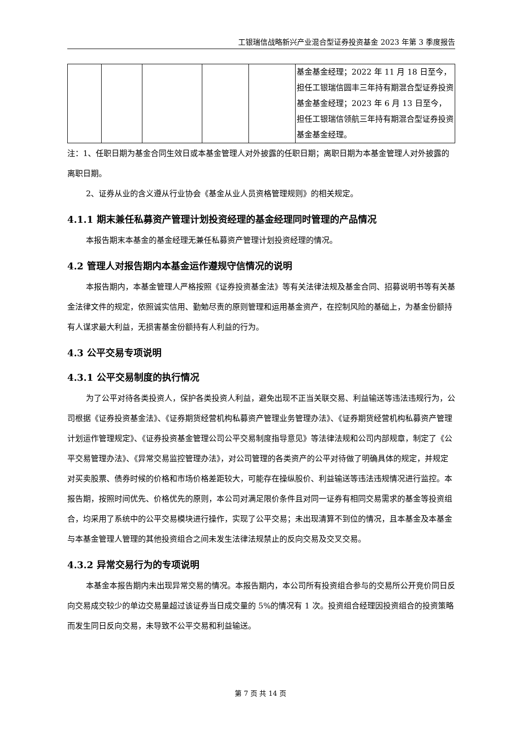工银瑞信战略新兴产业混合型证券投资基金 2023 年第 3 季度报告
| | | | | | 基金基金经理；2022 年 11 月 18 日至今，担任工银瑞信圆丰三年持有期混合型证券投资基金基金经理；2023 年 6 月 13 日至今，担任工银瑞信领航三年持有期混合型证券投资基金基金经理。 |
注：1、任职日期为基金合同生效日或本基金管理人对外披露的任职日期；离职日期为本基金管理人对外披露的离职日期。
2、证券从业的含义遵从行业协会《基金从业人员资格管理规则》的相关规定。
4.1.1 期末兼任私募资产管理计划投资经理的基金经理同时管理的产品情况
本报告期末本基金的基金经理无兼任私募资产管理计划投资经理的情况。
4.2 管理人对报告期内本基金运作遵规守信情况的说明
本报告期内，本基金管理人严格按照《证券投资基金法》等有关法律法规及基金合同、招募说明书等有关基金法律文件的规定，依照诚实信用、勤勉尽责的原则管理和运用基金资产，在控制风险的基础上，为基金份额持有人谋求最大利益，无损害基金份额持有人利益的行为。
4.3 公平交易专项说明
4.3.1 公平交易制度的执行情况
为了公平对待各类投资人，保护各类投资人利益，避免出现不正当关联交易、利益输送等违法违规行为，公司根据《证券投资基金法》、《证券期货经营机构私募资产管理业务管理办法》、《证券期货经营机构私募资产管理计划运作管理规定》、《证券投资基金管理公司公平交易制度指导意见》等法律法规和公司内部规章，制定了《公平交易管理办法》、《异常交易监控管理办法》，对公司管理的各类资产的公平对待做了明确具体的规定，并规定对买卖股票、债券时候的价格和市场价格差距较大，可能存在操纵股价、利益输送等违法违规情况进行监控。本报告期，按照时间优先、价格优先的原则，本公司对满足限价条件且对同一证券有相同交易需求的基金等投资组合，均采用了系统中的公平交易模块进行操作，实现了公平交易；未出现清算不到位的情况，且本基金及本基金与本基金管理人管理的其他投资组合之间未发生法律法规禁止的反向交易及交叉交易。
4.3.2 异常交易行为的专项说明
本基金本报告期内未出现异常交易的情况。本报告期内，本公司所有投资组合参与的交易所公开竞价同日反向交易成交较少的单边交易量超过该证券当日成交量的 5%的情况有 1 次。投资组合经理因投资组合的投资策略而发生同日反向交易，未导致不公平交易和利益输送。
第 7 页 共 14 页